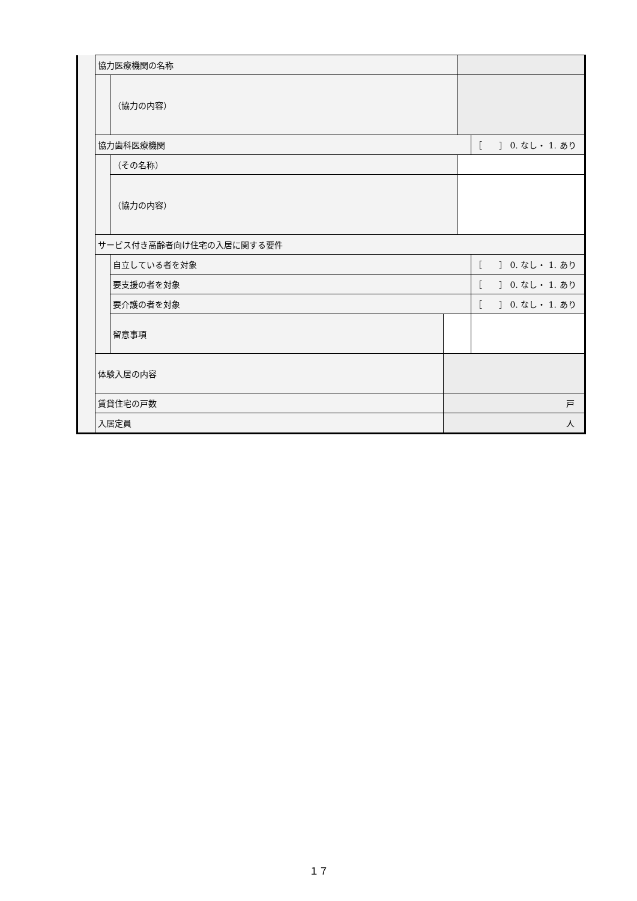| | 協力医療機関の名称 | | | | |
| | | （協力の内容） | | | |
| | 協力歯科医療機関 | | | | ［ ］ 0. なし・ 1. あり |
| | | （その名称） | | | |
| | | （協力の内容） | | | |
| | サービス付き高齢者向け住宅の入居に関する要件 | | | | |
| | | 自立している者を対象 | | | ［ ］ 0. なし・ 1. あり |
| | | 要支援の者を対象 | | | ［ ］ 0. なし・ 1. あり |
| | | 要介護の者を対象 | | | ［ ］ 0. なし・ 1. あり |
| | | 留意事項 | | | |
| | 体験入居の内容 | | | | |
| | 賃貸住宅の戸数 | | 戸 | | |
| | 入居定員 | | 人 | | |
１７